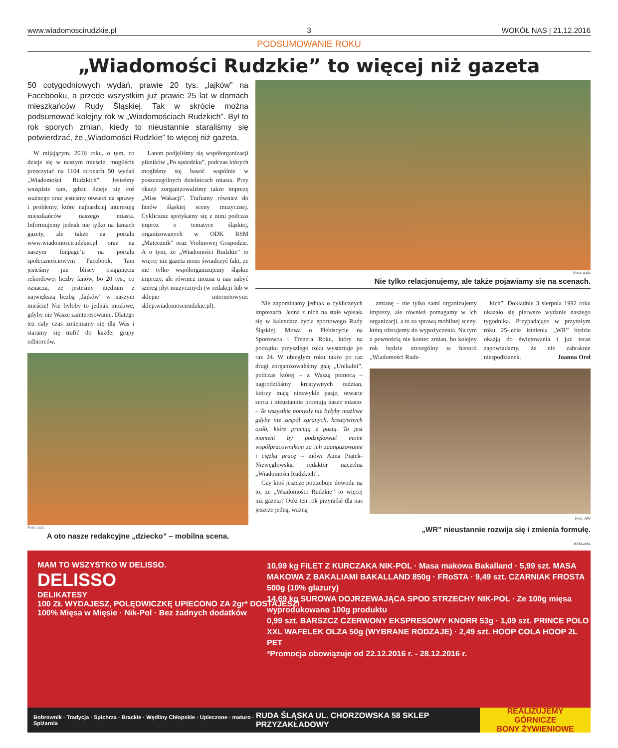www.wiadomoscirudzkie.pl 3 WOKÓŁ NAS | 21.12.2016
PODSUMOWANIE ROKU
„Wiadomości Rudzkie” to więcej niż gazeta
50 cotygodniowych wydań, prawie 20 tys. „lajków” na Facebooku, a przede wszystkim już prawie 25 lat w domach mieszkańców Rudy Śląskiej. Tak w skrócie można podsumować kolejny rok w „Wiadomościach Rudzkich”. Był to rok sporych zmian, kiedy to nieustannie staraliśmy się potwierdzać, że „Wiadomości Rudzkie” to więcej niż gazeta.
W mijającym, 2016 roku, o tym, co dzieje się w naszym mieście, mogliście przeczytać na 1104 stronach 50 wydań „Wiadomości Rudzkich”. Jesteśmy wszędzie tam, gdzie dzieje się coś ważnego oraz jesteśmy otwarci na sprawy i problemy, które najbardziej interesują mieszkańców naszego miasta. Informujemy jednak nie tylko na łamach gazety, ale także na portalu www.wiadomoscirudzkie.pl oraz na naszym funpage’u na portalu społecznościowym Facebook. Tam jesteśmy już bliscy osiągnięcia rekordowej liczby fanów, bo 20 tys., co oznacza, że jesteśmy medium z największą liczbą „lajków” w naszym mieście! Nie byłoby to jednak możliwe, gdyby nie Wasze zainteresowanie. Dlatego też cały czas zmieniamy się dla Was i staramy się trafić do każdej grupy odbiorców.
Latem podjęliśmy się współorganizacji pikników „Po sąsiedzku”, podczas których mogliśmy się bawić wspólnie w poszczególnych dzielnicach miasta. Przy okazji zorganizowaliśmy także imprezę „Miss Wakacji”. Trafiamy również do fanów śląskiej sceny muzycznej. Cyklicznie spotykamy się z nimi podczas imprez o tematyce śląskiej, organizowanych w ODK RSM „Matecznik” oraz Violinowej Gospodzie. A o tym, że „Wiadomości Rudzkie” to więcej niż gazeta może świadczyć fakt, że nie tylko współorganizujemy śląskie imprezy, ale również można u nas nabyć szereg płyt muzycznych (w redakcji lub w sklepie internetowym: sklep.wiadomoscirudzkie.pl).
Foto: arch.
A oto nasze redakcyjne „dziecko” – mobilna scena.
Foto: arch.
Nie tylko relacjonujemy, ale także pojawiamy się na scenach.
Nie zapominamy jednak o cyklicznych imprezach. Jedna z nich na stałe wpisała się w kalendarz życia sportowego Rudy Śląskiej. Mowa o Plebiscycie na Sportowca i Trenera Roku, który na początku przyszłego roku wystartuje po raz 24. W ubiegłym roku także po raz drugi zorganizowaliśmy galę „Unikalni”, podczas której – z Waszą pomocą – nagrodziliśmy kreatywnych rudzian, którzy mają niezwykłe pasje, otwarte serca i nieustannie promują nasze miasto. – Te wszystkie pomysły nie byłyby możliwe gdyby nie zespół zgranych, kreatywnych osób, które pracują z pasją. To jest moment by podziękować moim współpracownikom za ich zaangażowanie i ciężką pracę – mówi Anna Piątek-Niewęgłowska, redaktor naczelna „Wiadomości Rudzkich”.
Czy ktoś jeszcze potrzebuje dowodu na to, że „Wiadomości Rudzkie” to więcej niż gazeta? Otóż ten rok przyniósł dla nas jeszcze jedną, ważną
zmianę – nie tylko sami organizujemy imprezy, ale również pomagamy w ich organizacji, a to za sprawą mobilnej sceny, którą oferujemy do wypożyczenia. Na tym z pewnością nie koniec zmian, bo kolejny rok będzie szczególny w historii „Wiadomości Rudz-
kich”. Dokładnie 3 sierpnia 1992 roku ukazało się pierwsze wydanie naszego tygodnika. Przypadające w przyszłym roku 25-lecie istnienia „WR” będzie okazją do świętowania i już teraz zapowiadamy, że nie zabraknie niespodzianek. Joanna Oreł
Foto: AW
„WR” nieustannie rozwija się i zmienia formułę.
REKLAMA
MAM TO WSZYSTKO W DELISSO.
DELISSO
DELIKATESY
100 ZŁ WYDAJESZ, POLĘDWICZKĘ UPIECONO ZA 2gr* DOSTAJESZ!
100% Mięsa w Mięsie · Nik-Pol · Bez żadnych dodatków
10,99 kg FILET Z KURCZAKA NIK-POL · Masa makowa Bakalland · 5,99 szt. MASA MAKOWA Z BAKALIAMI BAKALLAND 850g · FRoSTA · 9,49 szt. CZARNIAK FROSTA 500g (10% glazury)
14,69 kg SUROWA DOJRZEWAJĄCA SPOD STRZECHY NIK-POL · Ze 100g mięsa wyprodukowano 100g produktu
0,99 szt. BARSZCZ CZERWONY EKSPRESOWY KNORR 53g · 1,09 szt. PRINCE POLO XXL WAFELEK OLZA 50g (WYBRANE RODZAJE) · 2,49 szt. HOOP COLA HOOP 2L PET
*Promocja obowiązuje od 22.12.2016 r. - 28.12.2016 r.
Bobrownik · Tradycja · Spichrza · Brackie · Wędliny Chłopskie · Upieczone · maturo · Spiżarnia RUDA ŚLĄSKA UL. CHORZOWSKA 58 SKLEP PRZYZAKŁADOWY REALIZUJEMY GÓRNICZE
BONY ŻYWIENIOWE